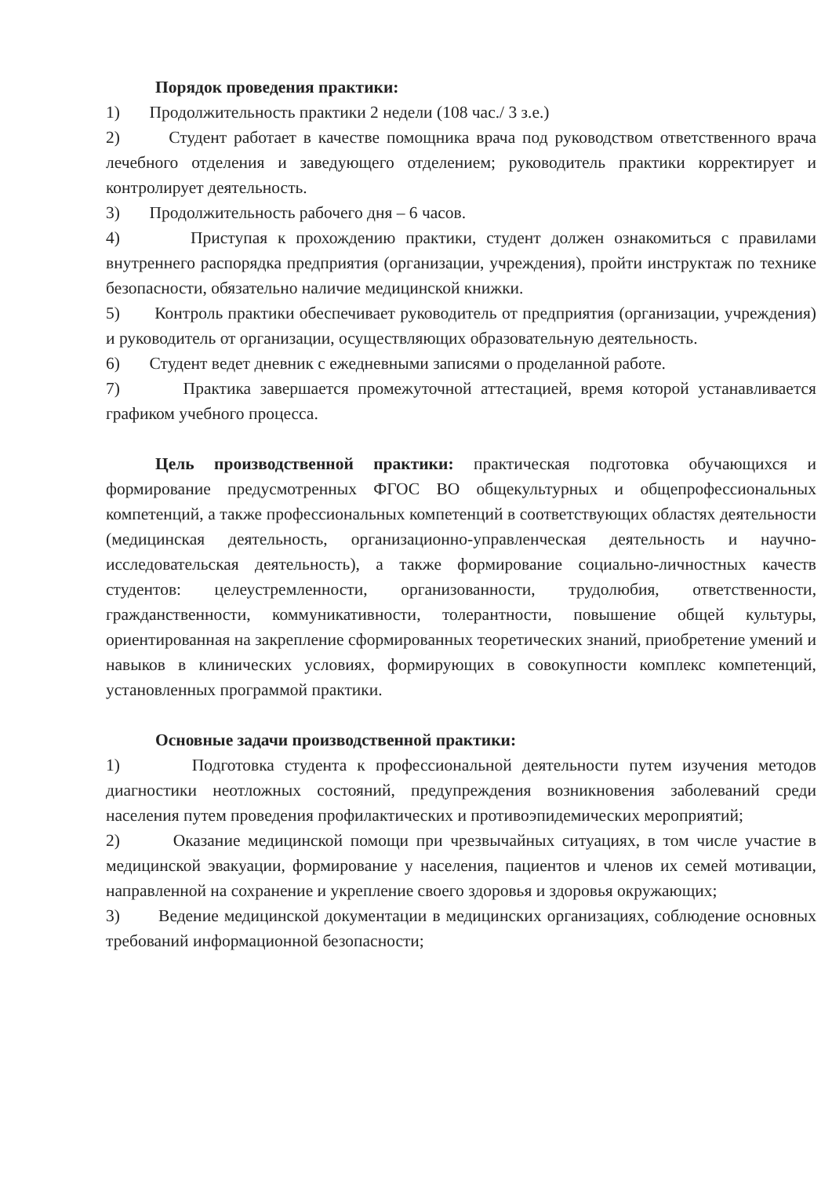Порядок проведения практики:
1) Продолжительность практики 2 недели (108 час./ 3 з.е.)
2) Студент работает в качестве помощника врача под руководством ответственного врача лечебного отделения и заведующего отделением; руководитель практики корректирует и контролирует деятельность.
3) Продолжительность рабочего дня – 6 часов.
4) Приступая к прохождению практики, студент должен ознакомиться с правилами внутреннего распорядка предприятия (организации, учреждения), пройти инструктаж по технике безопасности, обязательно наличие медицинской книжки.
5) Контроль практики обеспечивает руководитель от предприятия (организации, учреждения) и руководитель от организации, осуществляющих образовательную деятельность.
6) Студент ведет дневник с ежедневными записями о проделанной работе.
7) Практика завершается промежуточной аттестацией, время которой устанавливается графиком учебного процесса.
Цель производственной практики: практическая подготовка обучающихся и формирование предусмотренных ФГОС ВО общекультурных и общепрофессиональных компетенций, а также профессиональных компетенций в соответствующих областях деятельности (медицинская деятельность, организационно-управленческая деятельность и научно-исследовательская деятельность), а также формирование социально-личностных качеств студентов: целеустремленности, организованности, трудолюбия, ответственности, гражданственности, коммуникативности, толерантности, повышение общей культуры, ориентированная на закрепление сформированных теоретических знаний, приобретение умений и навыков в клинических условиях, формирующих в совокупности комплекс компетенций, установленных программой практики.
Основные задачи производственной практики:
1) Подготовка студента к профессиональной деятельности путем изучения методов диагностики неотложных состояний, предупреждения возникновения заболеваний среди населения путем проведения профилактических и противоэпидемических мероприятий;
2) Оказание медицинской помощи при чрезвычайных ситуациях, в том числе участие в медицинской эвакуации, формирование у населения, пациентов и членов их семей мотивации, направленной на сохранение и укрепление своего здоровья и здоровья окружающих;
3) Ведение медицинской документации в медицинских организациях, соблюдение основных требований информационной безопасности;